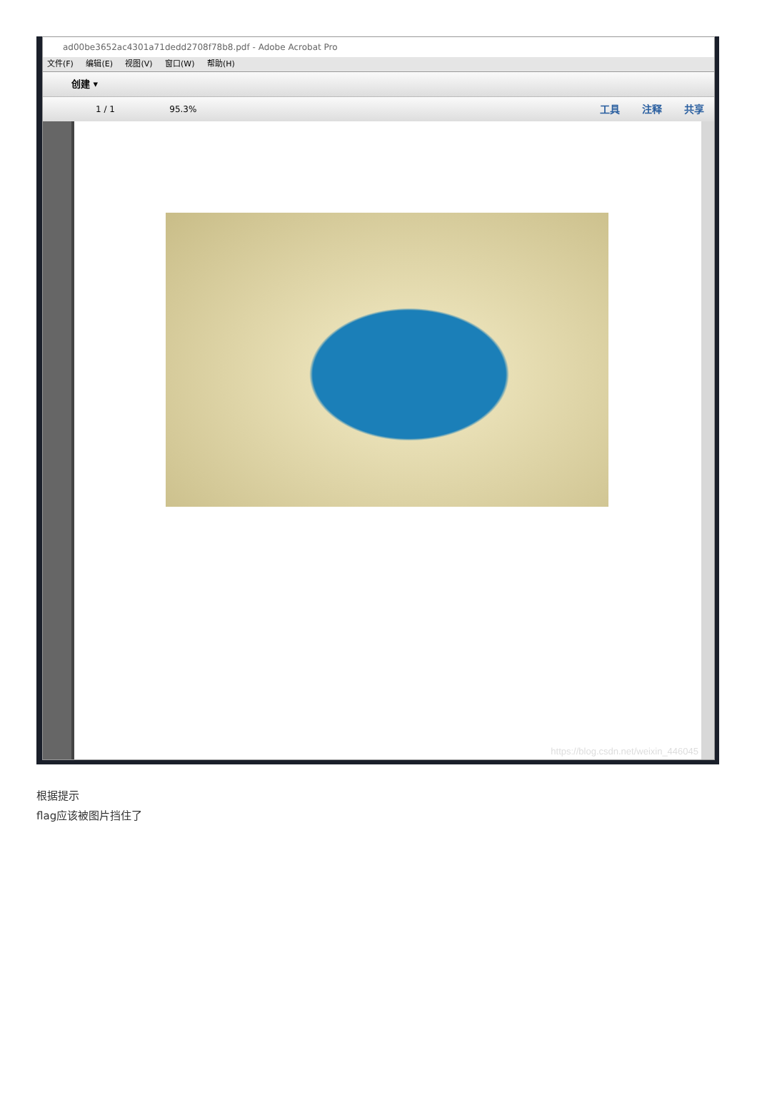ad00be3652ac4301a71dedd2708f78b8.pdf - Adobe Acrobat Pro
文件(F) 编辑(E) 视图(V) 窗口(W) 帮助(H)
创建 ▾
1 / 1 95.3%
工具 注释 共享
https://blog.csdn.net/weixin_446045
根据提示
flag应该被图片挡住了